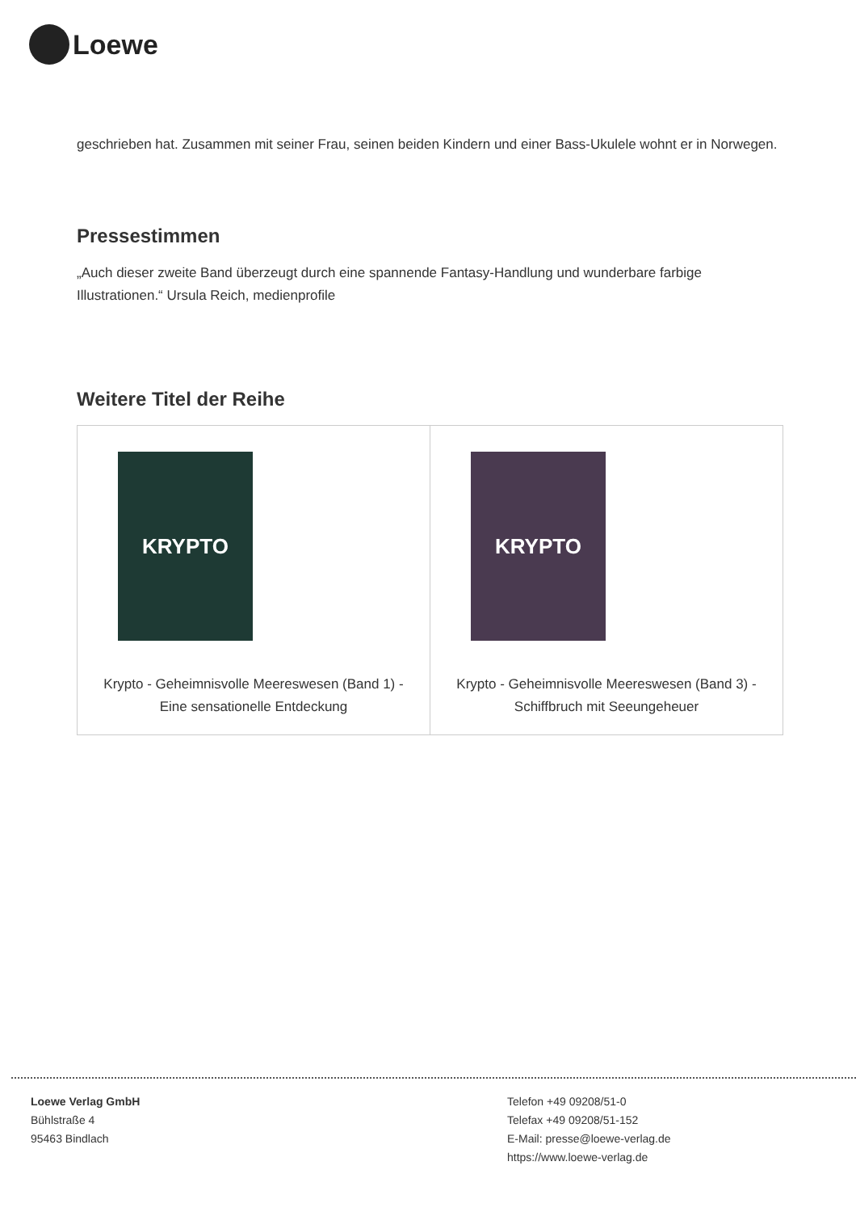Loewe
geschrieben hat. Zusammen mit seiner Frau, seinen beiden Kindern und einer Bass-Ukulele wohnt er in Norwegen.
Pressestimmen
„Auch dieser zweite Band überzeugt durch eine spannende Fantasy-Handlung und wunderbare farbige Illustrationen.“ Ursula Reich, medienprofile
Weitere Titel der Reihe
| KRYPTO Krypto - Geheimnisvolle Meereswesen (Band 1) - Eine sensationelle Entdeckung | KRYPTO Krypto - Geheimnisvolle Meereswesen (Band 3) - Schiffbruch mit Seeungeheuer |
Loewe Verlag GmbH
Bühlstraße 4
95463 Bindlach
Telefon +49 09208/51-0
Telefax +49 09208/51-152
E-Mail: presse@loewe-verlag.de
https://www.loewe-verlag.de